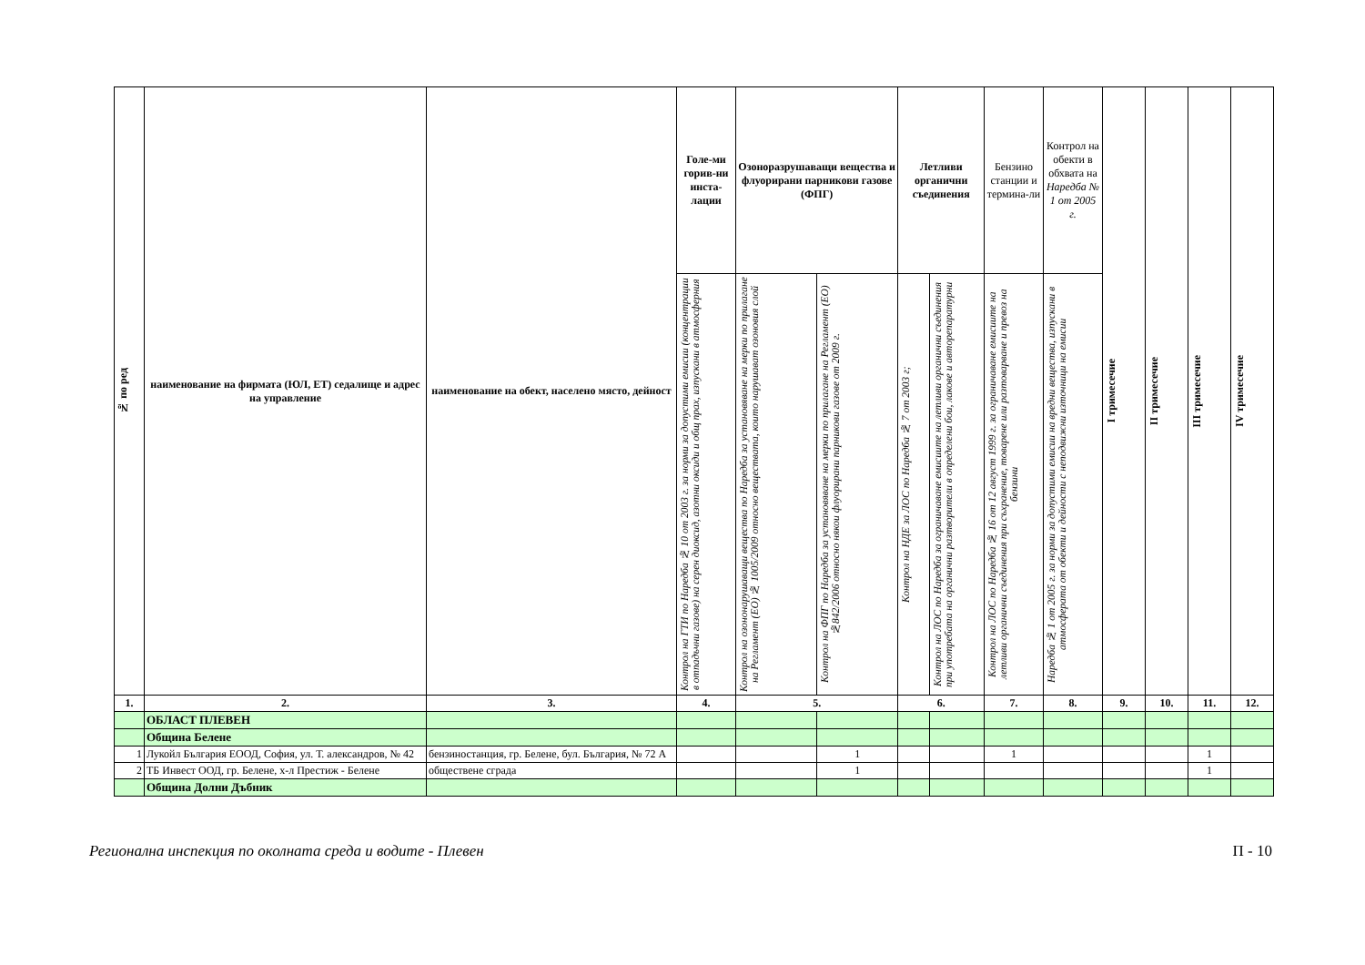| № по ред | наименование на фирмата (ЮЛ, ЕТ) седалище и адрес на управление | наименование на обект, населено място, дейност | Голе-ми горив-ни инста-лации | Озоноразрушаващи вещества и флуорирани парникови газове (ФПГ) | | Летливи органични съединения | | Бензино станции и термина-ли | Контрол на обекти в обхвата на Наредба № 1 от 2005 г. | I тримесечие | II тримесечие | III тримесечие | IV тримесечие |
| --- | --- | --- | --- | --- | --- | --- | --- | --- | --- | --- | --- | --- | --- |
| | | | Контрол на ГТИ по Наредба № 10 от 2003 г. за норми за допустими емисии (концентрации в отпадъчни газове) на серен диоксид, азотни оксиди и общ прах, изпускани в атмосферния | Контрол на озононарушаващи вещества по Наредба за установяване на мерки по прилагане на Регламент (ЕО) № 1005/2009 относно веществата, които нарушават озоновия слой | Контрол на ФПГ по Наредба за установяване на мерки по прилагане на Регламент (ЕО) №842/2006 относно някои флуорирани парникови газове от 2009 г. | Контрол на НДЕ за ЛОС по Наредба № 7 от 2003 г; | Контрол на ЛОС по Наредба за ограничаване емисиите на летливи органични съединения при употребата на органични разтворители в определени бои, лакове и авторепаратурни | Контрол на ЛОС по Наредба № 16 от 12 август 1999 г. за ограничаване емисиите на летливи органични съединения при съхранение, товарене или разтоварване и превоз на бензини | Наредба № 1 от 2005 г. за норми за допустими емисии на вредни вещества, изпускани в атмосферата от обекти и дейности с неподвижни източници на емисии | | | | |
| 1. | 2. | 3. | 4. | 5. | | 6. | | 7. | 8. | 9. | 10. | 11. | 12. |
| | ОБЛАСТ ПЛЕВЕН | | | | | | | | | | | | |
| | Община Белене | | | | | | | | | | | | |
| 1 | Лукойл България ЕООД, София, ул. Т. александров, № 42 | бензиностанция, гр. Белене, бул. България, № 72 А | | | 1 | | | 1 | | | | 1 | |
| 2 | ТБ Инвест ООД, гр. Белене, х-л Престиж - Белене | обществене сграда | | | 1 | | | | | | | 1 | |
| | Община Долни Дъбник | | | | | | | | | | | | |
Регионална инспекция по околната среда и водите - Плевен П - 10